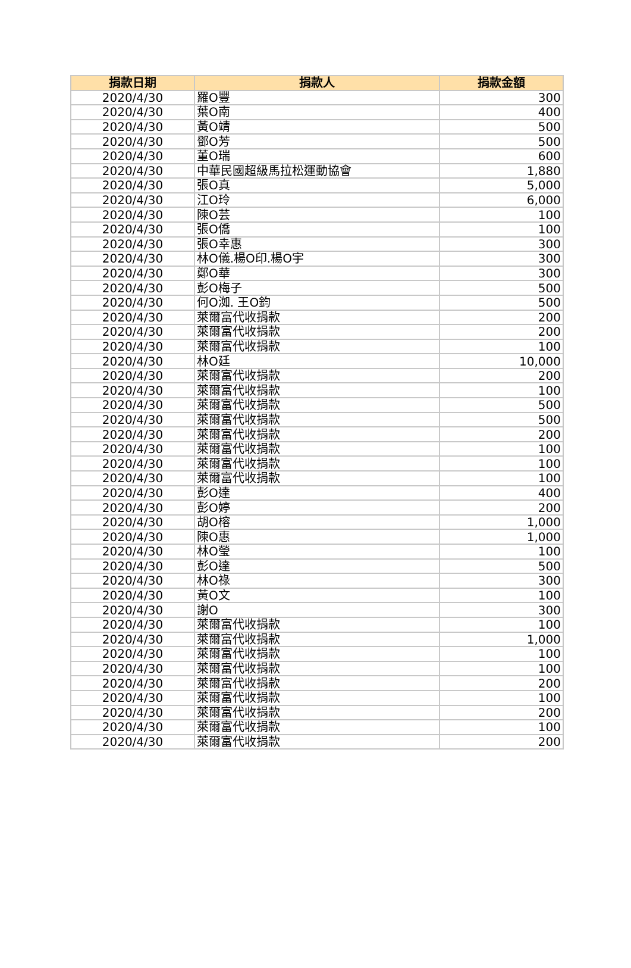| 捐款日期 | 捐款人 | 捐款金額 |
| --- | --- | --- |
| 2020/4/30 | 羅O豐 | 300 |
| 2020/4/30 | 葉O南 | 400 |
| 2020/4/30 | 黃O靖 | 500 |
| 2020/4/30 | 鄧O芳 | 500 |
| 2020/4/30 | 董O瑞 | 600 |
| 2020/4/30 | 中華民國超級馬拉松運動協會 | 1,880 |
| 2020/4/30 | 張O真 | 5,000 |
| 2020/4/30 | 江O玲 | 6,000 |
| 2020/4/30 | 陳O芸 | 100 |
| 2020/4/30 | 張O僑 | 100 |
| 2020/4/30 | 張O幸惠 | 300 |
| 2020/4/30 | 林O儀.楊O印.楊O宇 | 300 |
| 2020/4/30 | 鄭O華 | 300 |
| 2020/4/30 | 彭O梅子 | 500 |
| 2020/4/30 | 何O洳. 王O鈞 | 500 |
| 2020/4/30 | 萊爾富代收捐款 | 200 |
| 2020/4/30 | 萊爾富代收捐款 | 200 |
| 2020/4/30 | 萊爾富代收捐款 | 100 |
| 2020/4/30 | 林O廷 | 10,000 |
| 2020/4/30 | 萊爾富代收捐款 | 200 |
| 2020/4/30 | 萊爾富代收捐款 | 100 |
| 2020/4/30 | 萊爾富代收捐款 | 500 |
| 2020/4/30 | 萊爾富代收捐款 | 500 |
| 2020/4/30 | 萊爾富代收捐款 | 200 |
| 2020/4/30 | 萊爾富代收捐款 | 100 |
| 2020/4/30 | 萊爾富代收捐款 | 100 |
| 2020/4/30 | 萊爾富代收捐款 | 100 |
| 2020/4/30 | 彭O達 | 400 |
| 2020/4/30 | 彭O婷 | 200 |
| 2020/4/30 | 胡O榕 | 1,000 |
| 2020/4/30 | 陳O惠 | 1,000 |
| 2020/4/30 | 林O瑩 | 100 |
| 2020/4/30 | 彭O達 | 500 |
| 2020/4/30 | 林O祿 | 300 |
| 2020/4/30 | 黃O文 | 100 |
| 2020/4/30 | 謝O | 300 |
| 2020/4/30 | 萊爾富代收捐款 | 100 |
| 2020/4/30 | 萊爾富代收捐款 | 1,000 |
| 2020/4/30 | 萊爾富代收捐款 | 100 |
| 2020/4/30 | 萊爾富代收捐款 | 100 |
| 2020/4/30 | 萊爾富代收捐款 | 200 |
| 2020/4/30 | 萊爾富代收捐款 | 100 |
| 2020/4/30 | 萊爾富代收捐款 | 200 |
| 2020/4/30 | 萊爾富代收捐款 | 100 |
| 2020/4/30 | 萊爾富代收捐款 | 200 |